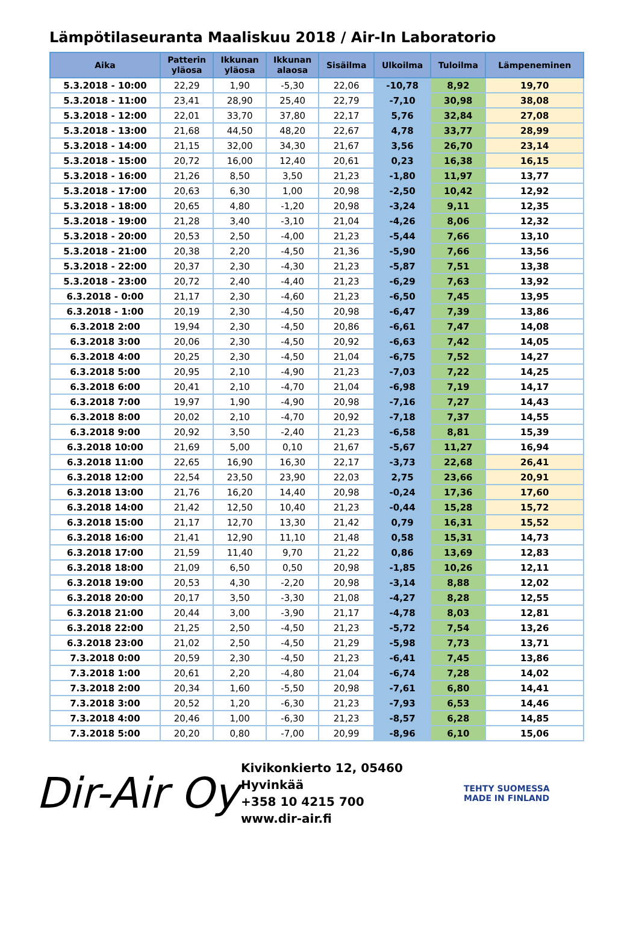Lämpötilaseuranta Maaliskuu 2018 / Air-In Laboratorio
| Aika | Patterin yläosa | Ikkunan yläosa | Ikkunan alaosa | Sisäilma | Ulkoilma | Tuloilma | Lämpeneminen |
| --- | --- | --- | --- | --- | --- | --- | --- |
| 5.3.2018 - 10:00 | 22,29 | 1,90 | -5,30 | 22,06 | -10,78 | 8,92 | 19,70 |
| 5.3.2018 - 11:00 | 23,41 | 28,90 | 25,40 | 22,79 | -7,10 | 30,98 | 38,08 |
| 5.3.2018 - 12:00 | 22,01 | 33,70 | 37,80 | 22,17 | 5,76 | 32,84 | 27,08 |
| 5.3.2018 - 13:00 | 21,68 | 44,50 | 48,20 | 22,67 | 4,78 | 33,77 | 28,99 |
| 5.3.2018 - 14:00 | 21,15 | 32,00 | 34,30 | 21,67 | 3,56 | 26,70 | 23,14 |
| 5.3.2018 - 15:00 | 20,72 | 16,00 | 12,40 | 20,61 | 0,23 | 16,38 | 16,15 |
| 5.3.2018 - 16:00 | 21,26 | 8,50 | 3,50 | 21,23 | -1,80 | 11,97 | 13,77 |
| 5.3.2018 - 17:00 | 20,63 | 6,30 | 1,00 | 20,98 | -2,50 | 10,42 | 12,92 |
| 5.3.2018 - 18:00 | 20,65 | 4,80 | -1,20 | 20,98 | -3,24 | 9,11 | 12,35 |
| 5.3.2018 - 19:00 | 21,28 | 3,40 | -3,10 | 21,04 | -4,26 | 8,06 | 12,32 |
| 5.3.2018 - 20:00 | 20,53 | 2,50 | -4,00 | 21,23 | -5,44 | 7,66 | 13,10 |
| 5.3.2018 - 21:00 | 20,38 | 2,20 | -4,50 | 21,36 | -5,90 | 7,66 | 13,56 |
| 5.3.2018 - 22:00 | 20,37 | 2,30 | -4,30 | 21,23 | -5,87 | 7,51 | 13,38 |
| 5.3.2018 - 23:00 | 20,72 | 2,40 | -4,40 | 21,23 | -6,29 | 7,63 | 13,92 |
| 6.3.2018 - 0:00 | 21,17 | 2,30 | -4,60 | 21,23 | -6,50 | 7,45 | 13,95 |
| 6.3.2018 - 1:00 | 20,19 | 2,30 | -4,50 | 20,98 | -6,47 | 7,39 | 13,86 |
| 6.3.2018 2:00 | 19,94 | 2,30 | -4,50 | 20,86 | -6,61 | 7,47 | 14,08 |
| 6.3.2018 3:00 | 20,06 | 2,30 | -4,50 | 20,92 | -6,63 | 7,42 | 14,05 |
| 6.3.2018 4:00 | 20,25 | 2,30 | -4,50 | 21,04 | -6,75 | 7,52 | 14,27 |
| 6.3.2018 5:00 | 20,95 | 2,10 | -4,90 | 21,23 | -7,03 | 7,22 | 14,25 |
| 6.3.2018 6:00 | 20,41 | 2,10 | -4,70 | 21,04 | -6,98 | 7,19 | 14,17 |
| 6.3.2018 7:00 | 19,97 | 1,90 | -4,90 | 20,98 | -7,16 | 7,27 | 14,43 |
| 6.3.2018 8:00 | 20,02 | 2,10 | -4,70 | 20,92 | -7,18 | 7,37 | 14,55 |
| 6.3.2018 9:00 | 20,92 | 3,50 | -2,40 | 21,23 | -6,58 | 8,81 | 15,39 |
| 6.3.2018 10:00 | 21,69 | 5,00 | 0,10 | 21,67 | -5,67 | 11,27 | 16,94 |
| 6.3.2018 11:00 | 22,65 | 16,90 | 16,30 | 22,17 | -3,73 | 22,68 | 26,41 |
| 6.3.2018 12:00 | 22,54 | 23,50 | 23,90 | 22,03 | 2,75 | 23,66 | 20,91 |
| 6.3.2018 13:00 | 21,76 | 16,20 | 14,40 | 20,98 | -0,24 | 17,36 | 17,60 |
| 6.3.2018 14:00 | 21,42 | 12,50 | 10,40 | 21,23 | -0,44 | 15,28 | 15,72 |
| 6.3.2018 15:00 | 21,17 | 12,70 | 13,30 | 21,42 | 0,79 | 16,31 | 15,52 |
| 6.3.2018 16:00 | 21,41 | 12,90 | 11,10 | 21,48 | 0,58 | 15,31 | 14,73 |
| 6.3.2018 17:00 | 21,59 | 11,40 | 9,70 | 21,22 | 0,86 | 13,69 | 12,83 |
| 6.3.2018 18:00 | 21,09 | 6,50 | 0,50 | 20,98 | -1,85 | 10,26 | 12,11 |
| 6.3.2018 19:00 | 20,53 | 4,30 | -2,20 | 20,98 | -3,14 | 8,88 | 12,02 |
| 6.3.2018 20:00 | 20,17 | 3,50 | -3,30 | 21,08 | -4,27 | 8,28 | 12,55 |
| 6.3.2018 21:00 | 20,44 | 3,00 | -3,90 | 21,17 | -4,78 | 8,03 | 12,81 |
| 6.3.2018 22:00 | 21,25 | 2,50 | -4,50 | 21,23 | -5,72 | 7,54 | 13,26 |
| 6.3.2018 23:00 | 21,02 | 2,50 | -4,50 | 21,29 | -5,98 | 7,73 | 13,71 |
| 7.3.2018 0:00 | 20,59 | 2,30 | -4,50 | 21,23 | -6,41 | 7,45 | 13,86 |
| 7.3.2018 1:00 | 20,61 | 2,20 | -4,80 | 21,04 | -6,74 | 7,28 | 14,02 |
| 7.3.2018 2:00 | 20,34 | 1,60 | -5,50 | 20,98 | -7,61 | 6,80 | 14,41 |
| 7.3.2018 3:00 | 20,52 | 1,20 | -6,30 | 21,23 | -7,93 | 6,53 | 14,46 |
| 7.3.2018 4:00 | 20,46 | 1,00 | -6,30 | 21,23 | -8,57 | 6,28 | 14,85 |
| 7.3.2018 5:00 | 20,20 | 0,80 | -7,00 | 20,99 | -8,96 | 6,10 | 15,06 |
Dir-Air Oy
Kivikonkierto 12, 05460 Hyvinkää
+358 10 4215 700
www.dir-air.fi
TEHTY SUOMESSA
MADE IN FINLAND